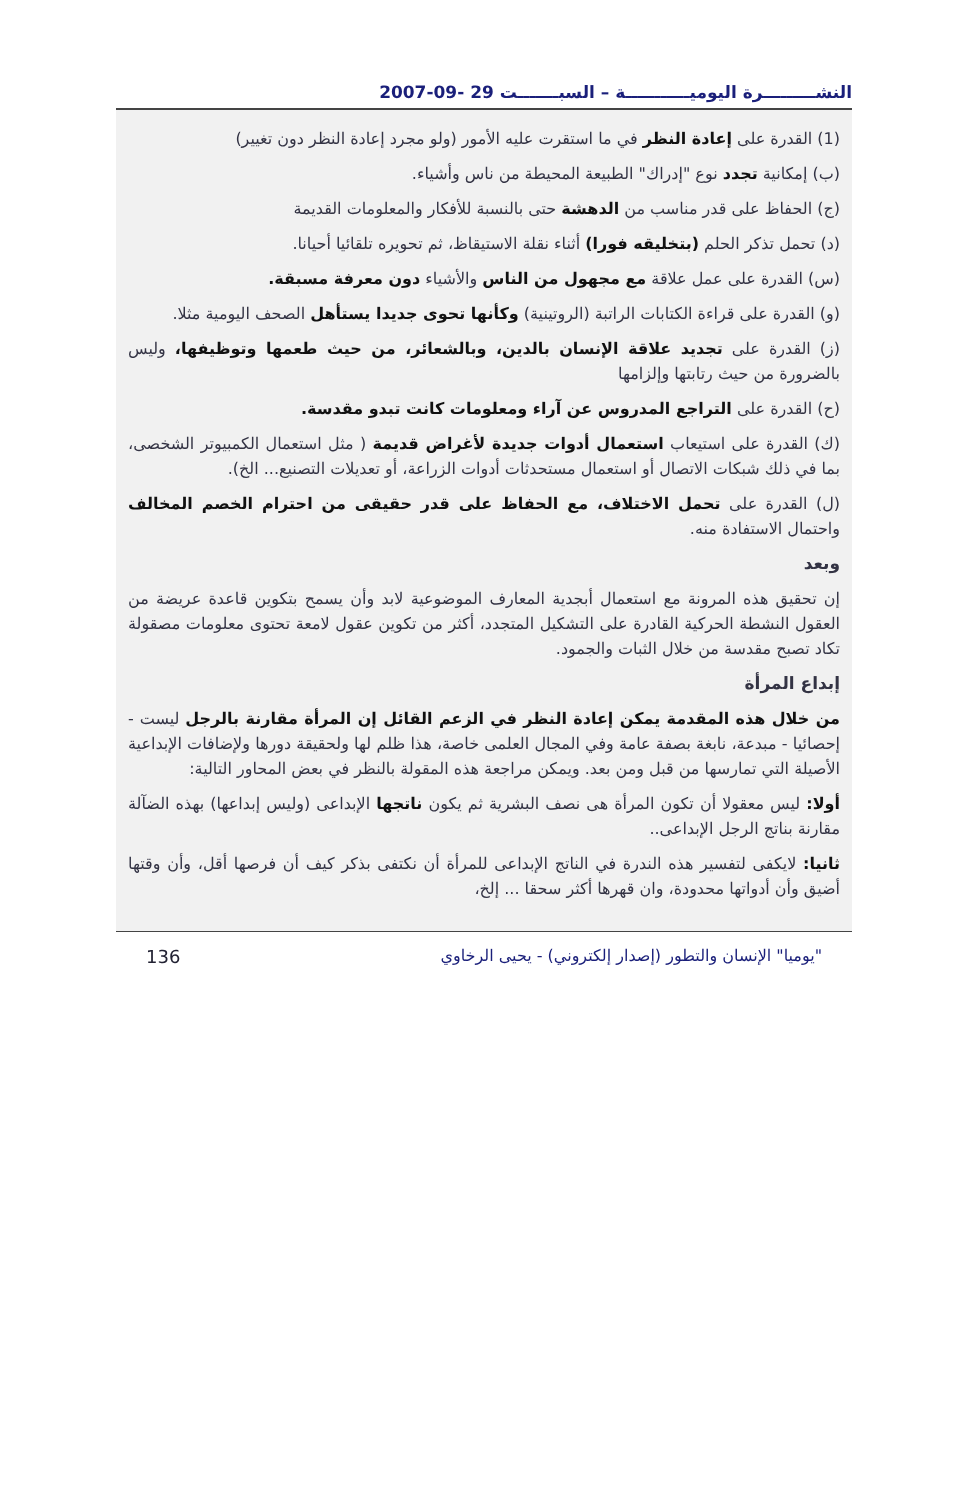النشـــــــــرة اليوميـــــــــــة – السبـــــــت 29 -09-2007
(1) القدرة على إعادة النظر في ما استقرت عليه الأمور (ولو مجرد إعادة النظر دون تغيير)
(ب) إمكانية تجدد نوع "إدراك" الطبيعة المحيطة من ناس وأشياء.
(ج) الحفاظ على قدر مناسب من الدهشة حتى بالنسبة للأفكار والمعلومات القديمة
(د) تحمل تذكر الحلم (بتخليقه فورا) أثناء نقلة الاستيقاظ، ثم تحويره تلقائيا أحيانا.
(س) القدرة على عمل علاقة مع مجهول من الناس والأشياء دون معرفة مسبقة.
(و) القدرة على قراءة الكتابات الراتبة (الروتينية) وكأنها تحوى جديدا يستأهل الصحف اليومية مثلا.
(ز) القدرة على تجديد علاقة الإنسان بالدين، وبالشعائر، من حيث طعمها وتوظيفها، وليس بالضرورة من حيث رتابتها وإلزامها
(ح) القدرة على التراجع المدروس عن آراء ومعلومات كانت تبدو مقدسة.
(ك) القدرة على استيعاب استعمال أدوات جديدة لأغراض قديمة ( مثل استعمال الكمبيوتر الشخصى، بما في ذلك شبكات الاتصال أو استعمال مستحدثات أدوات الزراعة، أو تعديلات التصنيع... الخ).
(ل) القدرة على تحمل الاختلاف، مع الحفاظ على قدر حقيقى من احترام الخصم المخالف واحتمال الاستفادة منه.
وبعد
إن تحقيق هذه المرونة مع استعمال أبجدية المعارف الموضوعية لابد وأن يسمح بتكوين قاعدة عريضة من العقول النشطة الحركية القادرة على التشكيل المتجدد، أكثر من تكوين عقول لامعة تحتوى معلومات مصقولة تكاد تصبح مقدسة من خلال الثبات والجمود.
إبداع المرأة
من خلال هذه المقدمة يمكن إعادة النظر في الزعم القائل إن المرأة مقارنة بالرجل ليست - إحصائيا - مبدعة، نابغة بصفة عامة وفي المجال العلمى خاصة، هذا ظلم لها ولحقيقة دورها ولإضافات الإبداعية الأصيلة التي تمارسها من قبل ومن بعد. ويمكن مراجعة هذه المقولة بالنظر في بعض المحاور التالية:
أولا: ليس معقولا أن تكون المرأة هى نصف البشرية ثم يكون ناتجها الإبداعى (وليس إبداعها) بهذه الضآلة مقارنة بناتج الرجل الإبداعى..
ثانيا: لايكفى لتفسير هذه الندرة في الناتج الإبداعى للمرأة أن نكتفى بذكر كيف أن فرصها أقل، وأن وقتها أضيق وأن أدواتها محدودة، وان قهرها أكثر سحقا ... إلخ،
136 "يوميا" الإنسان والتطور (إصدار إلكتروني) - يحيى الرخاوي